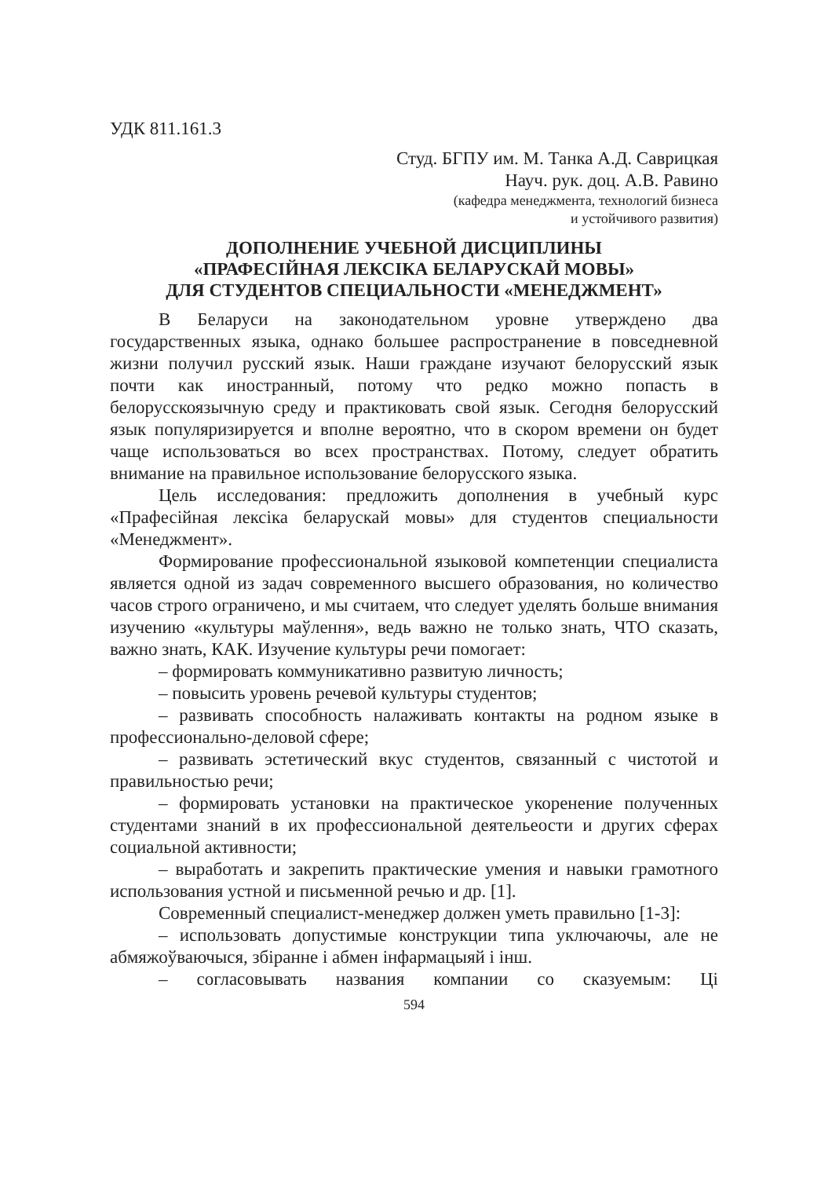УДК 811.161.3
Студ. БГПУ им. М. Танка А.Д. Саврицкая
Науч. рук. доц. А.В. Равино
(кафедра менеджмента, технологий бизнеса
и устойчивого развития)
ДОПОЛНЕНИЕ УЧЕБНОЙ ДИСЦИПЛИНЫ
«ПРАФЕСІЙНАЯ ЛЕКСІКА БЕЛАРУСКАЙ МОВЫ»
ДЛЯ СТУДЕНТОВ СПЕЦИАЛЬНОСТИ «МЕНЕДЖМЕНТ»
В Беларуси на законодательном уровне утверждено два государственных языка, однако большее распространение в повседневной жизни получил русский язык. Наши граждане изучают белорусский язык почти как иностранный, потому что редко можно попасть в белорусскоязычную среду и практиковать свой язык. Сегодня белорусский язык популяризируется и вполне вероятно, что в скором времени он будет чаще использоваться во всех пространствах. Потому, следует обратить внимание на правильное использование белорусского языка.
Цель исследования: предложить дополнения в учебный курс «Прафесійная лексіка беларускай мовы» для студентов специальности «Менеджмент».
Формирование профессиональной языковой компетенции специалиста является одной из задач современного высшего образования, но количество часов строго ограничено, и мы считаем, что следует уделять больше внимания изучению «культуры маўлення», ведь важно не только знать, ЧТО сказать, важно знать, КАК. Изучение культуры речи помогает:
– формировать коммуникативно развитую личность;
– повысить уровень речевой культуры студентов;
– развивать способность налаживать контакты на родном языке в профессионально-деловой сфере;
– развивать эстетический вкус студентов, связанный с чистотой и правильностью речи;
– формировать установки на практическое укоренение полученных студентами знаний в их профессиональной деятельеости и других сферах социальной активности;
– выработать и закрепить практические умения и навыки грамотного использования устной и письменной речью и др. [1].
Современный специалист-менеджер должен уметь правильно [1-3]:
– использовать допустимые конструкции типа уключаючы, але не абмяжоўваючыся, збіранне і абмен інфармацыяй і інш.
– согласовывать названия компании со сказуемым: Ці
594